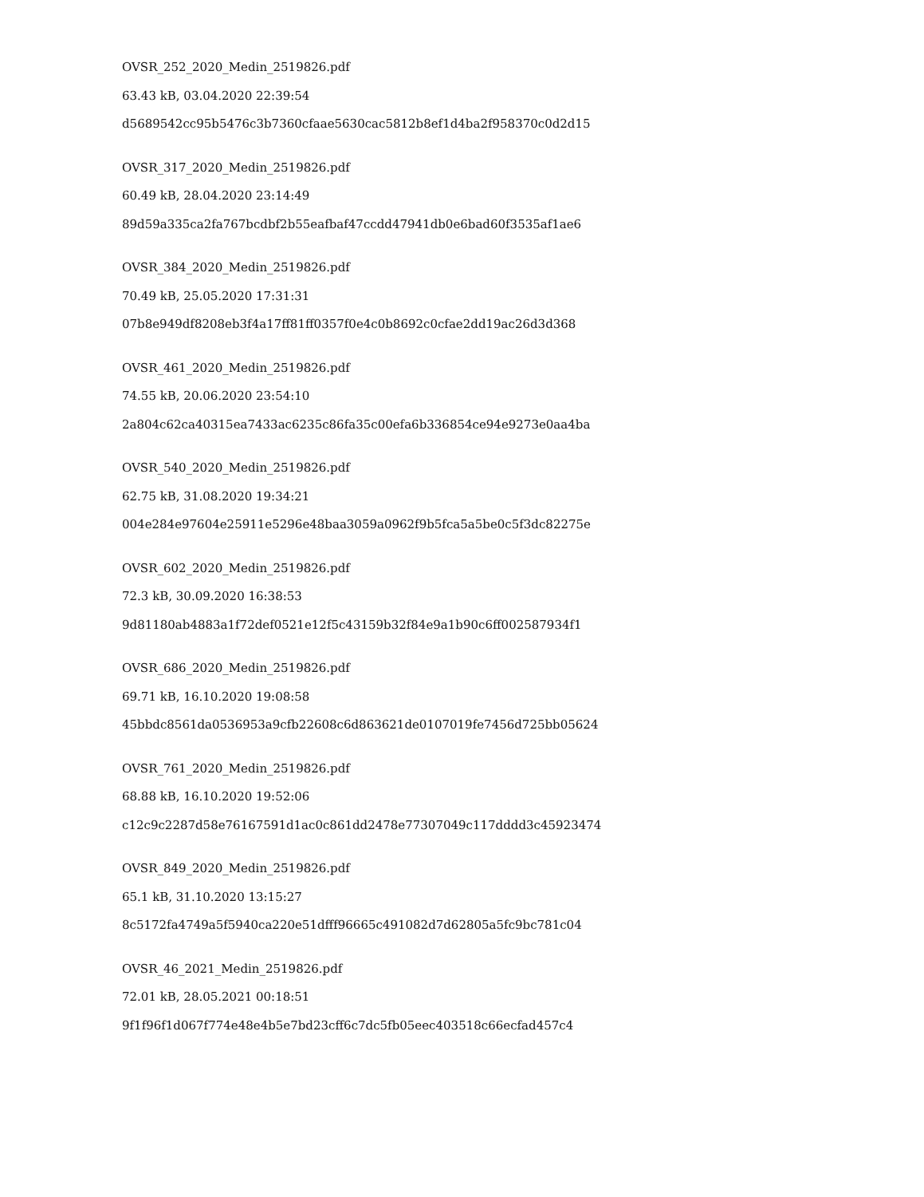OVSR_252_2020_Medin_2519826.pdf
63.43 kB, 03.04.2020 22:39:54
d5689542cc95b5476c3b7360cfaae5630cac5812b8ef1d4ba2f958370c0d2d15
OVSR_317_2020_Medin_2519826.pdf
60.49 kB, 28.04.2020 23:14:49
89d59a335ca2fa767bcdbf2b55eafbaf47ccdd47941db0e6bad60f3535af1ae6
OVSR_384_2020_Medin_2519826.pdf
70.49 kB, 25.05.2020 17:31:31
07b8e949df8208eb3f4a17ff81ff0357f0e4c0b8692c0cfae2dd19ac26d3d368
OVSR_461_2020_Medin_2519826.pdf
74.55 kB, 20.06.2020 23:54:10
2a804c62ca40315ea7433ac6235c86fa35c00efa6b336854ce94e9273e0aa4ba
OVSR_540_2020_Medin_2519826.pdf
62.75 kB, 31.08.2020 19:34:21
004e284e97604e25911e5296e48baa3059a0962f9b5fca5a5be0c5f3dc82275e
OVSR_602_2020_Medin_2519826.pdf
72.3 kB, 30.09.2020 16:38:53
9d81180ab4883a1f72def0521e12f5c43159b32f84e9a1b90c6ff002587934f1
OVSR_686_2020_Medin_2519826.pdf
69.71 kB, 16.10.2020 19:08:58
45bbdc8561da0536953a9cfb22608c6d863621de0107019fe7456d725bb05624
OVSR_761_2020_Medin_2519826.pdf
68.88 kB, 16.10.2020 19:52:06
c12c9c2287d58e76167591d1ac0c861dd2478e77307049c117dddd3c45923474
OVSR_849_2020_Medin_2519826.pdf
65.1 kB, 31.10.2020 13:15:27
8c5172fa4749a5f5940ca220e51dfff96665c491082d7d62805a5fc9bc781c04
OVSR_46_2021_Medin_2519826.pdf
72.01 kB, 28.05.2021 00:18:51
9f1f96f1d067f774e48e4b5e7bd23cff6c7dc5fb05eec403518c66ecfad457c4